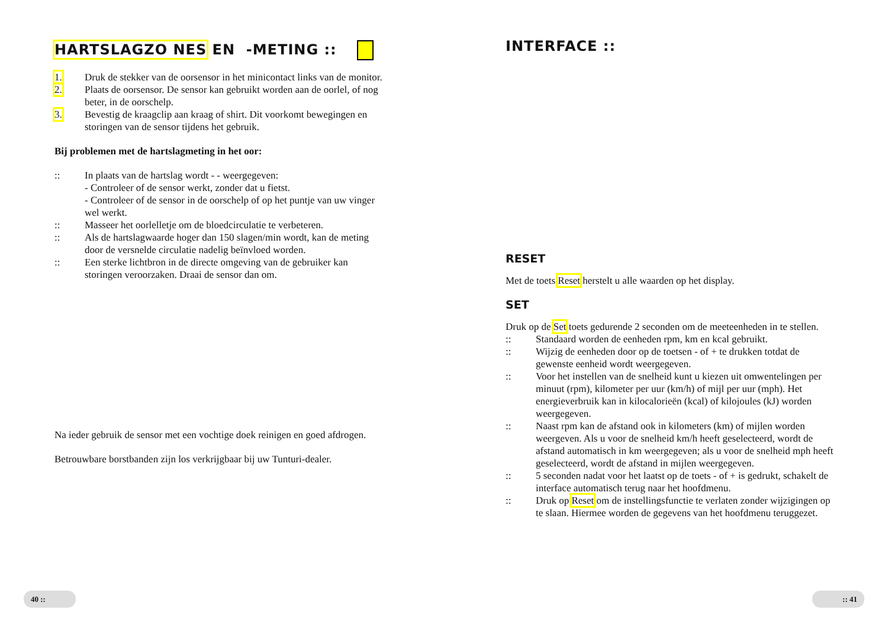HARTSLAGZO NES EN -METING ::
1. Druk de stekker van de oorsensor in het minicontact links van de monitor.
2. Plaats de oorsensor. De sensor kan gebruikt worden aan de oorlel, of nog beter, in de oorschelp.
3. Bevestig de kraagclip aan kraag of shirt. Dit voorkomt bewegingen en storingen van de sensor tijdens het gebruik.
Bij problemen met de hartslagmeting in het oor:
:: In plaats van de hartslag wordt - - weergegeven:
- Controleer of de sensor werkt, zonder dat u fietst.
- Controleer of de sensor in de oorschelp of op het puntje van uw vinger wel werkt.
:: Masseer het oorlelletje om de bloedcirculatie te verbeteren.
:: Als de hartslagwaarde hoger dan 150 slagen/min wordt, kan de meting door de versnelde circulatie nadelig beïnvloed worden.
:: Een sterke lichtbron in de directe omgeving van de gebruiker kan storingen veroorzaken. Draai de sensor dan om.
Na ieder gebruik de sensor met een vochtige doek reinigen en goed afdrogen.
Betrouwbare borstbanden zijn los verkrijgbaar bij uw Tunturi-dealer.
40 ::
INTERFACE ::
RESET
Met de toets Reset herstelt u alle waarden op het display.
SET
Druk op de Set toets gedurende 2 seconden om de meeteenheden in te stellen.
:: Standaard worden de eenheden rpm, km en kcal gebruikt.
:: Wijzig de eenheden door op de toetsen - of + te drukken totdat de gewenste eenheid wordt weergegeven.
:: Voor het instellen van de snelheid kunt u kiezen uit omwentelingen per minuut (rpm), kilometer per uur (km/h) of mijl per uur (mph). Het energieverbruik kan in kilocalorieën (kcal) of kilojoules (kJ) worden weergegeven.
:: Naast rpm kan de afstand ook in kilometers (km) of mijlen worden weergeven. Als u voor de snelheid km/h heeft geselecteerd, wordt de afstand automatisch in km weergegeven; als u voor de snelheid mph heeft geselecteerd, wordt de afstand in mijlen weergegeven.
:: 5 seconden nadat voor het laatst op de toets - of + is gedrukt, schakelt de interface automatisch terug naar het hoofdmenu.
:: Druk op Reset om de instellingsfunctie te verlaten zonder wijzigingen op te slaan. Hiermee worden de gegevens van het hoofdmenu teruggezet.
:: 41